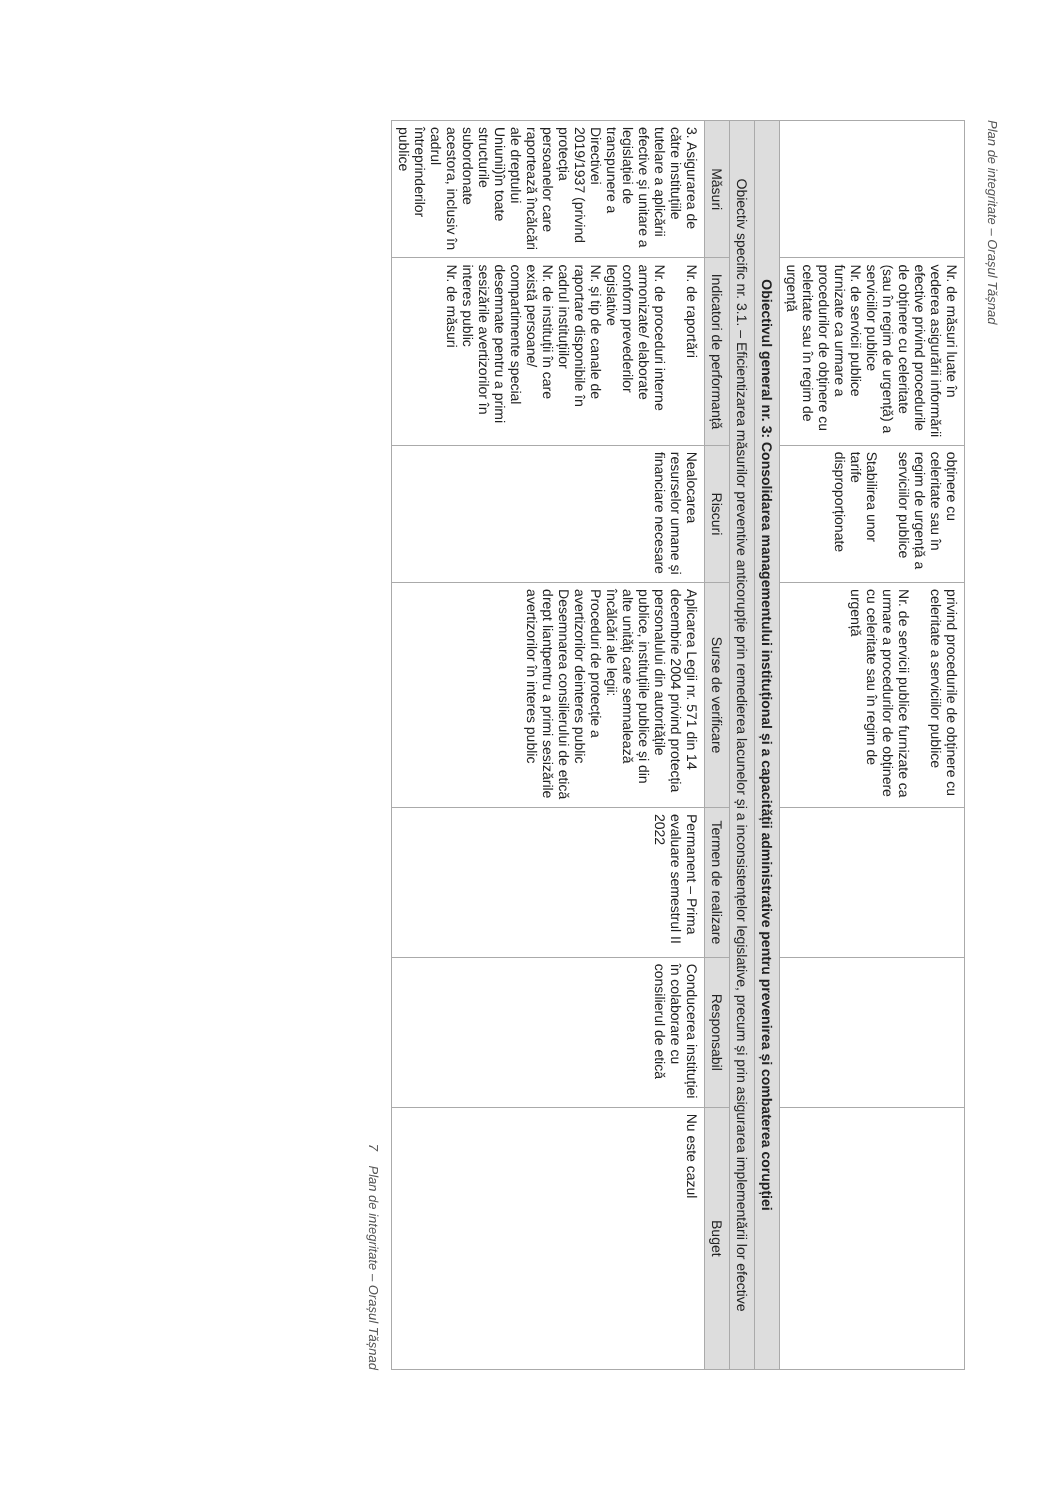Plan de integritate – Orașul Tășnad
| | Nr. de măsuri luate în vederea asigurării informării efective privind procedurile de obținere cu celeritate (sau în regim de urgență) a serviciilor publice Nr. de servicii publice furnizate ca urmare a procedurilor de obținere cu celeritate sau în regim de urgență | obținere cu celeritate sau în regim de urgență a serviciilor publice Stabilirea unor tarife disproporționate | privind procedurile de obținere cu celeritate a serviciilor publice Nr. de servicii publice furnizate ca urmare a procedurilor de obținere cu celeritate sau în regim de urgență | | | |
| Obiectivul general nr. 3: Consolidarea managementului instituțional și a capacității administrative pentru prevenirea și combaterea corupției | | | | | | |
| Obiectiv specific nr. 3.1. – Eficientizarea măsurilor preventive anticorupție prin remedierea lacunelor și a inconsistențelor legislative, precum și prin asigurarea implementării lor efective | | | | | | |
| Măsuri | Indicatori de performanță | Riscuri | Surse de verificare | Termen de realizare | Responsabil | Buget |
| 3. Asigurarea de către instituțiile tutelare a aplicării efective și unitare a legislației de transpunere a Directivei 2019/1937 (privind protecția persoanelor care raportează încălcări ale dreptului Uniunii)în toate structurile subordonate acestora, inclusiv în cadrul întreprinderilor publice | Nr. de raportări Nr. de proceduri interne armonizate/ elaborate conform prevederilor legislative Nr. și tip de canale de raportare disponibile în cadrul instituțiilor Nr. de instituții în care există persoane/ compartimente special desemnate pentru a primi sesizările avertizorilor în interes public Nr. de măsuri | Nealocarea resurselor umane și financiare necesare | Aplicarea Legii nr. 571 din 14 decembrie 2004 privind protecția personalului din autoritățile publice, instituțiile publice și din alte unități care semnalează încălcări ale legii: Proceduri de protecție a avertizorilor deinteres public Desemnarea consilierului de etică drept liantpentru a primi sesizările avertizorilor în interes public | Permanent – Prima evaluare semestrul II 2022 | Conducerea instituției în colaborare cu consilierul de etică | Nu este cazul |
7 Plan de integritate – Orașul Tășnad